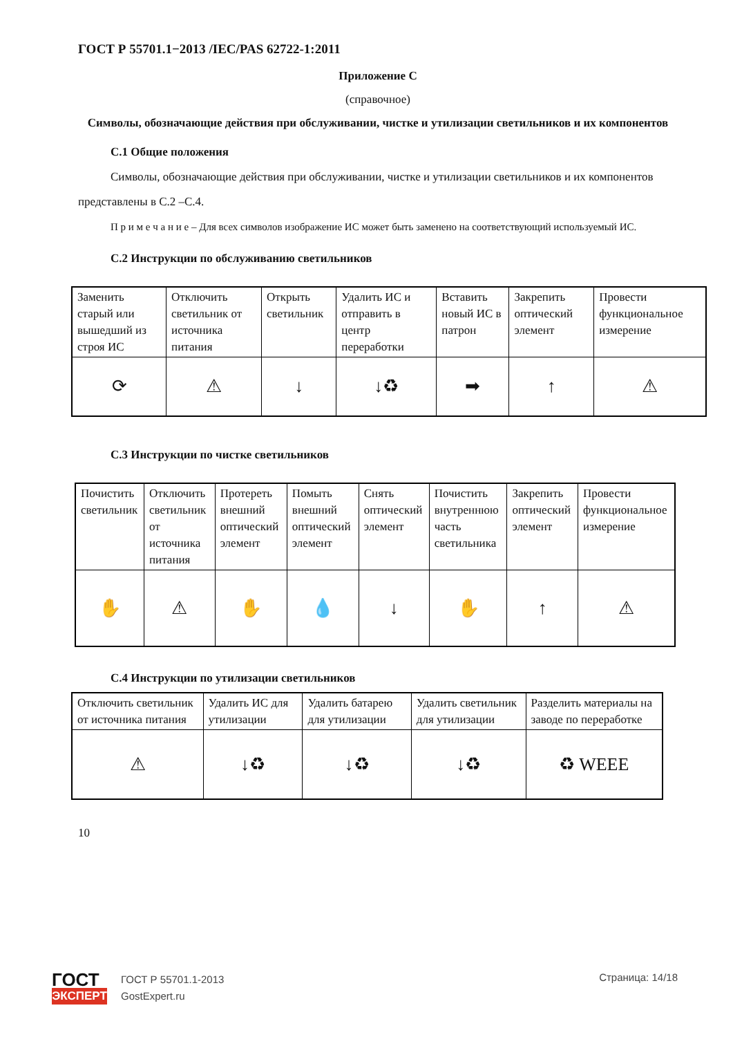ГОСТ Р 55701.1−2013 /IEC/PAS 62722-1:2011
Приложение С
(справочное)
Символы, обозначающие действия при обслуживании, чистке и утилизации светильников и их компонентов
С.1 Общие положения
Символы, обозначающие действия при обслуживании, чистке и утилизации светильников и их компонентов представлены в С.2 –С.4.
П р и м е ч а н и е – Для всех символов изображение ИС может быть заменено на соответствующий используемый ИС.
С.2 Инструкции по обслуживанию светильников
| Заменить старый или вышедший из строя ИС | Отключить светильник от источника питания | Открыть светильник | Удалить ИС и отправить в центр переработки | Вставить новый ИС в патрон | Закрепить оптический элемент | Провести функциональное измерение |
| ⟳ | ⚠ | ↓ | ↓♻ | ➡ | ↑ | ⚠ |
С.3 Инструкции по чистке светильников
| Почистить светильник | Отключить светильник от источника питания | Протереть внешний оптический элемент | Помыть внешний оптический элемент | Снять оптический элемент | Почистить внутреннюю часть светильника | Закрепить оптический элемент | Провести функциональное измерение |
| ✋ | ⚠ | ✋ | 💧 | ↓ | ✋ | ↑ | ⚠ |
С.4 Инструкции по утилизации светильников
| Отключить светильник от источника питания | Удалить ИС для утилизации | Удалить батарею для утилизации | Удалить светильник для утилизации | Разделить материалы на заводе по переработке |
| ⚠ | ↓♻ | ↓♻ | ↓♻ | ♻ WEEE |
10
ГОСТ
ЭКСПЕРТ
ГОСТ Р 55701.1-2013
GostExpert.ru
Страница: 14/18